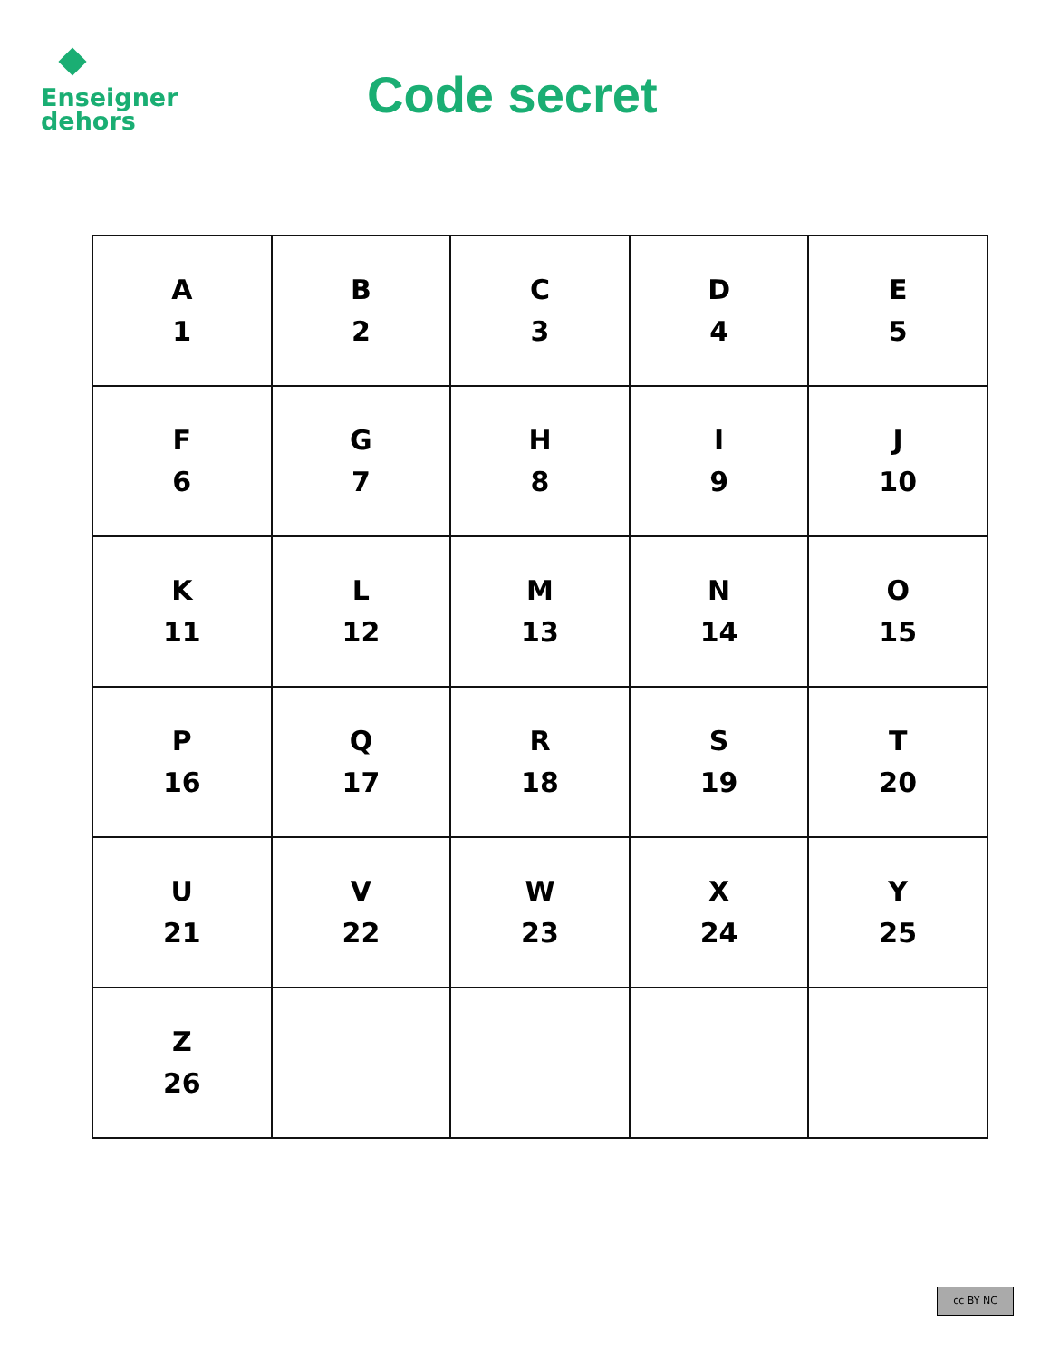Enseigner
dehors
Code secret
| A 1 | B 2 | C 3 | D 4 | E 5 |
| F 6 | G 7 | H 8 | I 9 | J 10 |
| K 11 | L 12 | M 13 | N 14 | O 15 |
| P 16 | Q 17 | R 18 | S 19 | T 20 |
| U 21 | V 22 | W 23 | X 24 | Y 25 |
| Z 26 | | | | |
cc BY NC